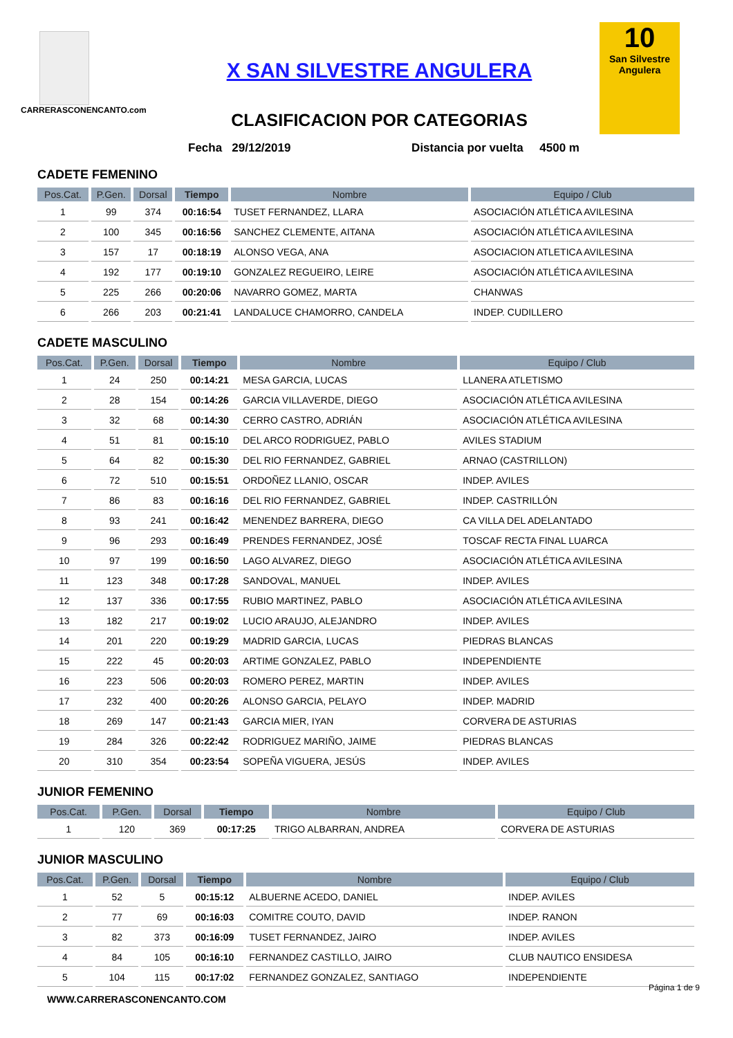CARRERASCONENCANTO.com
X SAN SILVESTRE ANGULERA
CLASIFICACION POR CATEGORIAS
10
San Silvestre Angulera
Fecha 29/12/2019 Distancia por vuelta 4500 m
CADETE FEMENINO
| Pos.Cat. | P.Gen. | Dorsal | Tiempo | Nombre | Equipo / Club |
| --- | --- | --- | --- | --- | --- |
| 1 | 99 | 374 | 00:16:54 | TUSET FERNANDEZ, LLARA | ASOCIACIÓN ATLÉTICA AVILESINA |
| 2 | 100 | 345 | 00:16:56 | SANCHEZ CLEMENTE, AITANA | ASOCIACIÓN ATLÉTICA AVILESINA |
| 3 | 157 | 17 | 00:18:19 | ALONSO VEGA, ANA | ASOCIACION ATLETICA AVILESINA |
| 4 | 192 | 177 | 00:19:10 | GONZALEZ REGUEIRO, LEIRE | ASOCIACIÓN ATLÉTICA AVILESINA |
| 5 | 225 | 266 | 00:20:06 | NAVARRO GOMEZ, MARTA | CHANWAS |
| 6 | 266 | 203 | 00:21:41 | LANDALUCE CHAMORRO, CANDELA | INDEP. CUDILLERO |
CADETE MASCULINO
| Pos.Cat. | P.Gen. | Dorsal | Tiempo | Nombre | Equipo / Club |
| --- | --- | --- | --- | --- | --- |
| 1 | 24 | 250 | 00:14:21 | MESA GARCIA, LUCAS | LLANERA ATLETISMO |
| 2 | 28 | 154 | 00:14:26 | GARCIA VILLAVERDE, DIEGO | ASOCIACIÓN ATLÉTICA AVILESINA |
| 3 | 32 | 68 | 00:14:30 | CERRO CASTRO, ADRIÁN | ASOCIACIÓN ATLÉTICA AVILESINA |
| 4 | 51 | 81 | 00:15:10 | DEL ARCO RODRIGUEZ, PABLO | AVILES STADIUM |
| 5 | 64 | 82 | 00:15:30 | DEL RIO FERNANDEZ, GABRIEL | ARNAO (CASTRILLON) |
| 6 | 72 | 510 | 00:15:51 | ORDOÑEZ LLANIO, OSCAR | INDEP. AVILES |
| 7 | 86 | 83 | 00:16:16 | DEL RIO FERNANDEZ, GABRIEL | INDEP. CASTRILLÓN |
| 8 | 93 | 241 | 00:16:42 | MENENDEZ BARRERA, DIEGO | CA VILLA DEL ADELANTADO |
| 9 | 96 | 293 | 00:16:49 | PRENDES FERNANDEZ, JOSÉ | TOSCAF RECTA FINAL LUARCA |
| 10 | 97 | 199 | 00:16:50 | LAGO ALVAREZ, DIEGO | ASOCIACIÓN ATLÉTICA AVILESINA |
| 11 | 123 | 348 | 00:17:28 | SANDOVAL, MANUEL | INDEP. AVILES |
| 12 | 137 | 336 | 00:17:55 | RUBIO MARTINEZ, PABLO | ASOCIACIÓN ATLÉTICA AVILESINA |
| 13 | 182 | 217 | 00:19:02 | LUCIO ARAUJO, ALEJANDRO | INDEP. AVILES |
| 14 | 201 | 220 | 00:19:29 | MADRID GARCIA, LUCAS | PIEDRAS BLANCAS |
| 15 | 222 | 45 | 00:20:03 | ARTIME GONZALEZ, PABLO | INDEPENDIENTE |
| 16 | 223 | 506 | 00:20:03 | ROMERO PEREZ, MARTIN | INDEP. AVILES |
| 17 | 232 | 400 | 00:20:26 | ALONSO GARCIA, PELAYO | INDEP. MADRID |
| 18 | 269 | 147 | 00:21:43 | GARCIA MIER, IYAN | CORVERA DE ASTURIAS |
| 19 | 284 | 326 | 00:22:42 | RODRIGUEZ MARIÑO, JAIME | PIEDRAS BLANCAS |
| 20 | 310 | 354 | 00:23:54 | SOPEÑA VIGUERA, JESÚS | INDEP. AVILES |
JUNIOR FEMENINO
| Pos.Cat. | P.Gen. | Dorsal | Tiempo | Nombre | Equipo / Club |
| --- | --- | --- | --- | --- | --- |
| 1 | 120 | 369 | 00:17:25 | TRIGO ALBARRAN, ANDREA | CORVERA DE ASTURIAS |
JUNIOR MASCULINO
| Pos.Cat. | P.Gen. | Dorsal | Tiempo | Nombre | Equipo / Club |
| --- | --- | --- | --- | --- | --- |
| 1 | 52 | 5 | 00:15:12 | ALBUERNE ACEDO, DANIEL | INDEP. AVILES |
| 2 | 77 | 69 | 00:16:03 | COMITRE COUTO, DAVID | INDEP. RANON |
| 3 | 82 | 373 | 00:16:09 | TUSET FERNANDEZ, JAIRO | INDEP. AVILES |
| 4 | 84 | 105 | 00:16:10 | FERNANDEZ CASTILLO, JAIRO | CLUB NAUTICO ENSIDESA |
| 5 | 104 | 115 | 00:17:02 | FERNANDEZ GONZALEZ, SANTIAGO | INDEPENDIENTE |
WWW.CARRERASCONENCANTO.COM
Página 1 de 9